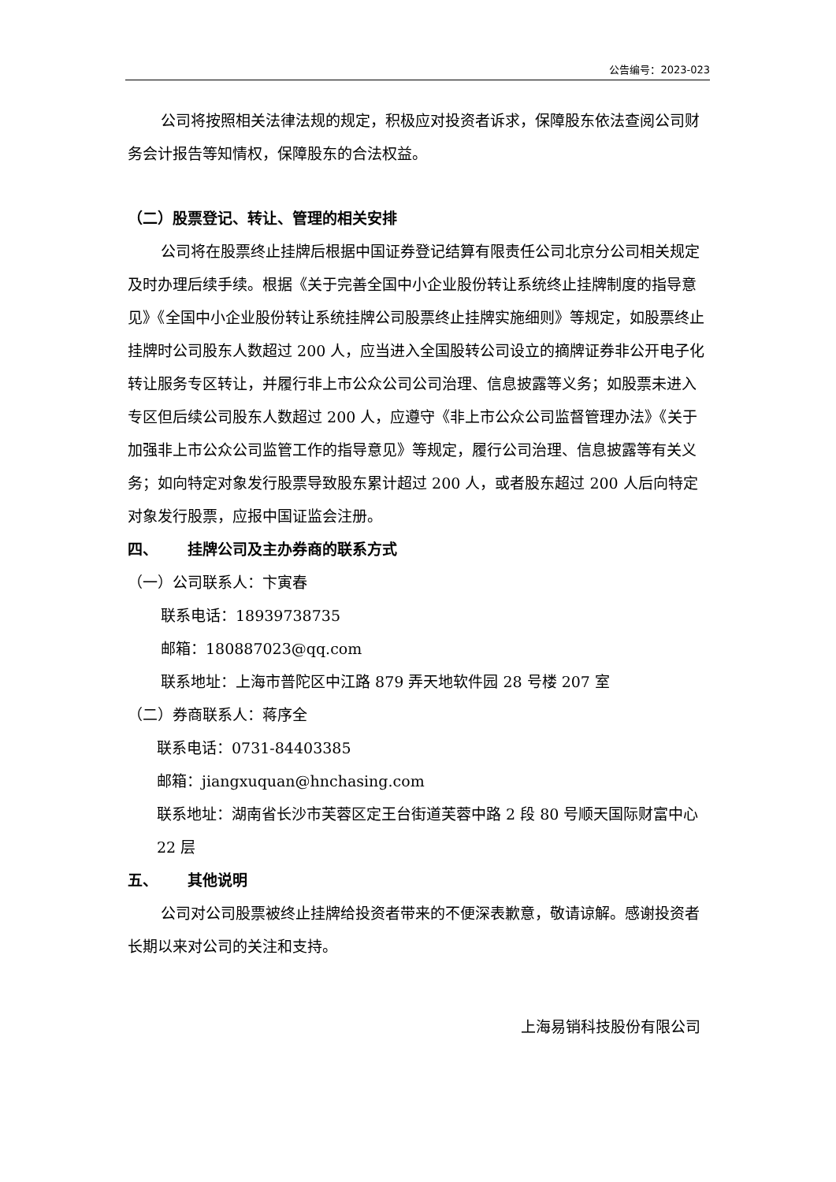公告编号：2023-023
公司将按照相关法律法规的规定，积极应对投资者诉求，保障股东依法查阅公司财务会计报告等知情权，保障股东的合法权益。
（二）股票登记、转让、管理的相关安排
公司将在股票终止挂牌后根据中国证券登记结算有限责任公司北京分公司相关规定及时办理后续手续。根据《关于完善全国中小企业股份转让系统终止挂牌制度的指导意见》《全国中小企业股份转让系统挂牌公司股票终止挂牌实施细则》等规定，如股票终止挂牌时公司股东人数超过 200 人，应当进入全国股转公司设立的摘牌证券非公开电子化转让服务专区转让，并履行非上市公众公司公司治理、信息披露等义务；如股票未进入专区但后续公司股东人数超过 200 人，应遵守《非上市公众公司监督管理办法》《关于加强非上市公众公司监管工作的指导意见》等规定，履行公司治理、信息披露等有关义务；如向特定对象发行股票导致股东累计超过 200 人，或者股东超过 200 人后向特定对象发行股票，应报中国证监会注册。
四、  挂牌公司及主办券商的联系方式
（一）公司联系人：卞寅春
联系电话：18939738735
邮箱：180887023@qq.com
联系地址：上海市普陀区中江路 879 弄天地软件园 28 号楼 207 室
（二）券商联系人：蒋序全
联系电话：0731-84403385
邮箱：jiangxuquan@hnchasing.com
联系地址：湖南省长沙市芙蓉区定王台街道芙蓉中路 2 段 80 号顺天国际财富中心 22 层
五、  其他说明
公司对公司股票被终止挂牌给投资者带来的不便深表歉意，敬请谅解。感谢投资者长期以来对公司的关注和支持。
上海易销科技股份有限公司